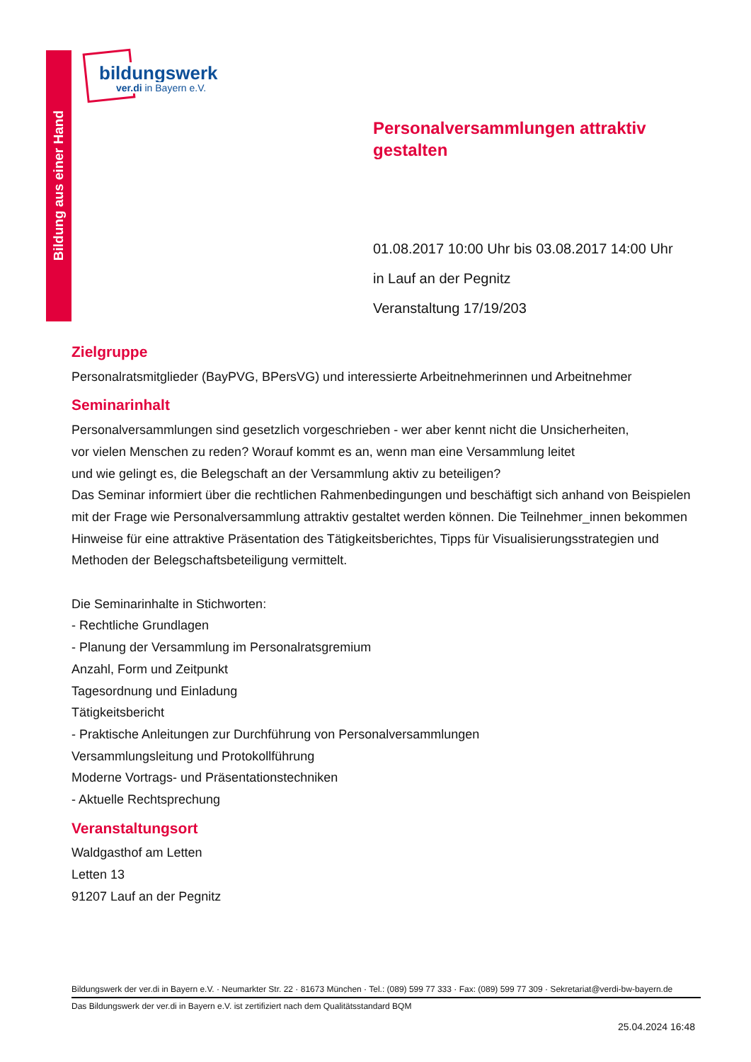Bildung aus einer Hand
bildungswerk
ver.di in Bayern e.V.
Personalversammlungen attraktiv gestalten
01.08.2017 10:00 Uhr bis 03.08.2017 14:00 Uhr
in Lauf an der Pegnitz
Veranstaltung 17/19/203
Zielgruppe
Personalratsmitglieder (BayPVG, BPersVG) und interessierte Arbeitnehmerinnen und Arbeitnehmer
Seminarinhalt
Personalversammlungen sind gesetzlich vorgeschrieben - wer aber kennt nicht die Unsicherheiten,
vor vielen Menschen zu reden? Worauf kommt es an, wenn man eine Versammlung leitet
und wie gelingt es, die Belegschaft an der Versammlung aktiv zu beteiligen?
Das Seminar informiert über die rechtlichen Rahmenbedingungen und beschäftigt sich anhand von Beispielen mit der Frage wie Personalversammlung attraktiv gestaltet werden können. Die Teilnehmer_innen bekommen Hinweise für eine attraktive Präsentation des Tätigkeitsberichtes, Tipps für Visualisierungsstrategien und Methoden der Belegschaftsbeteiligung vermittelt.
Die Seminarinhalte in Stichworten:
- Rechtliche Grundlagen
- Planung der Versammlung im Personalratsgremium
Anzahl, Form und Zeitpunkt
Tagesordnung und Einladung
Tätigkeitsbericht
- Praktische Anleitungen zur Durchführung von Personalversammlungen
Versammlungsleitung und Protokollführung
Moderne Vortrags- und Präsentationstechniken
- Aktuelle Rechtsprechung
Veranstaltungsort
Waldgasthof am Letten
Letten 13
91207 Lauf an der Pegnitz
Bildungswerk der ver.di in Bayern e.V. · Neumarkter Str. 22 · 81673 München · Tel.: (089) 599 77 333 · Fax: (089) 599 77 309 · Sekretariat@verdi-bw-bayern.de
Das Bildungswerk der ver.di in Bayern e.V. ist zertifiziert nach dem Qualitätsstandard BQM
25.04.2024 16:48